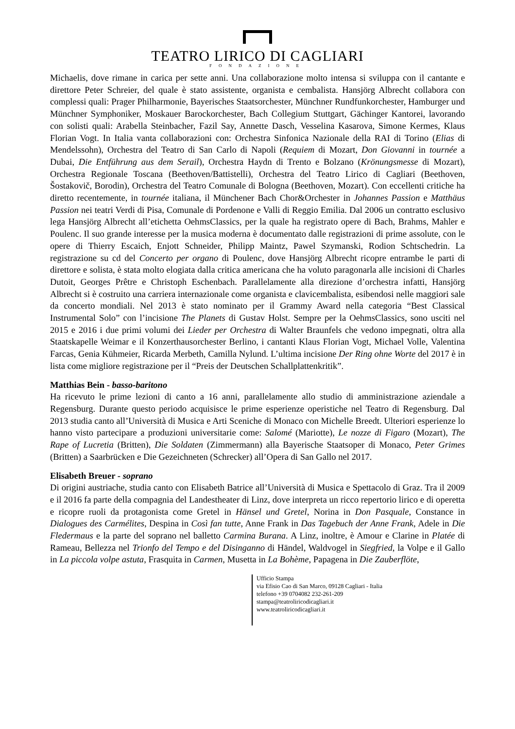TEATRO LIRICO DI CAGLIARI
FONDAZIONE
Michaelis, dove rimane in carica per sette anni. Una collaborazione molto intensa si sviluppa con il cantante e direttore Peter Schreier, del quale è stato assistente, organista e cembalista. Hansjörg Albrecht collabora con complessi quali: Prager Philharmonie, Bayerisches Staatsorchester, Münchner Rundfunkorchester, Hamburger und Münchner Symphoniker, Moskauer Barockorchester, Bach Collegium Stuttgart, Gächinger Kantorei, lavorando con solisti quali: Arabella Steinbacher, Fazil Say, Annette Dasch, Vesselina Kasarova, Simone Kermes, Klaus Florian Vogt. In Italia vanta collaborazioni con: Orchestra Sinfonica Nazionale della RAI di Torino (Elias di Mendelssohn), Orchestra del Teatro di San Carlo di Napoli (Requiem di Mozart, Don Giovanni in tournée a Dubai, Die Entführung aus dem Serail), Orchestra Haydn di Trento e Bolzano (Krönungsmesse di Mozart), Orchestra Regionale Toscana (Beethoven/Battistelli), Orchestra del Teatro Lirico di Cagliari (Beethoven, Šostakovič, Borodin), Orchestra del Teatro Comunale di Bologna (Beethoven, Mozart). Con eccellenti critiche ha diretto recentemente, in tournée italiana, il Münchener Bach Chor&Orchester in Johannes Passion e Matthäus Passion nei teatri Verdi di Pisa, Comunale di Pordenone e Valli di Reggio Emilia. Dal 2006 un contratto esclusivo lega Hansjörg Albrecht all’etichetta OehmsClassics, per la quale ha registrato opere di Bach, Brahms, Mahler e Poulenc. Il suo grande interesse per la musica moderna è documentato dalle registrazioni di prime assolute, con le opere di Thierry Escaich, Enjott Schneider, Philipp Maintz, Pawel Szymanski, Rodion Schtschedrin. La registrazione su cd del Concerto per organo di Poulenc, dove Hansjörg Albrecht ricopre entrambe le parti di direttore e solista, è stata molto elogiata dalla critica americana che ha voluto paragonarla alle incisioni di Charles Dutoit, Georges Prêtre e Christoph Eschenbach. Parallelamente alla direzione d’orchestra infatti, Hansjörg Albrecht si è costruito una carriera internazionale come organista e clavicembalista, esibendosi nelle maggiori sale da concerto mondiali. Nel 2013 è stato nominato per il Grammy Award nella categoria “Best Classical Instrumental Solo” con l’incisione The Planets di Gustav Holst. Sempre per la OehmsClassics, sono usciti nel 2015 e 2016 i due primi volumi dei Lieder per Orchestra di Walter Braunfels che vedono impegnati, oltra alla Staatskapelle Weimar e il Konzerthausorchester Berlino, i cantanti Klaus Florian Vogt, Michael Volle, Valentina Farcas, Genia Kühmeier, Ricarda Merbeth, Camilla Nylund. L’ultima incisione Der Ring ohne Worte del 2017 è in lista come migliore registrazione per il “Preis der Deutschen Schallplattenkritik”.
Matthias Bein - basso-baritono
Ha ricevuto le prime lezioni di canto a 16 anni, parallelamente allo studio di amministrazione aziendale a Regensburg. Durante questo periodo acquisisce le prime esperienze operistiche nel Teatro di Regensburg. Dal 2013 studia canto all’Università di Musica e Arti Sceniche di Monaco con Michelle Breedt. Ulteriori esperienze lo hanno visto partecipare a produzioni universitarie come: Salomé (Mariotte), Le nozze di Figaro (Mozart), The Rape of Lucretia (Britten), Die Soldaten (Zimmermann) alla Bayerische Staatsoper di Monaco, Peter Grimes (Britten) a Saarbrücken e Die Gezeichneten (Schrecker) all’Opera di San Gallo nel 2017.
Elisabeth Breuer - soprano
Di origini austriache, studia canto con Elisabeth Batrice all’Università di Musica e Spettacolo di Graz. Tra il 2009 e il 2016 fa parte della compagnia del Landestheater di Linz, dove interpreta un ricco repertorio lirico e di operetta e ricopre ruoli da protagonista come Gretel in Hänsel und Gretel, Norina in Don Pasquale, Constance in Dialogues des Carmélites, Despina in Così fan tutte, Anne Frank in Das Tagebuch der Anne Frank, Adele in Die Fledermaus e la parte del soprano nel balletto Carmina Burana. A Linz, inoltre, è Amour e Clarine in Platée di Rameau, Bellezza nel Trionfo del Tempo e del Disinganno di Händel, Waldvogel in Siegfried, la Volpe e il Gallo in La piccola volpe astuta, Frasquita in Carmen, Musetta in La Bohème, Papagena in Die Zauberflöte,
Ufficio Stampa
via Efisio Cao di San Marco, 09128 Cagliari - Italia
telefono +39 0704082 232-261-209
stampa@teatroliricodicagliari.it
www.teatroliricodicagliari.it